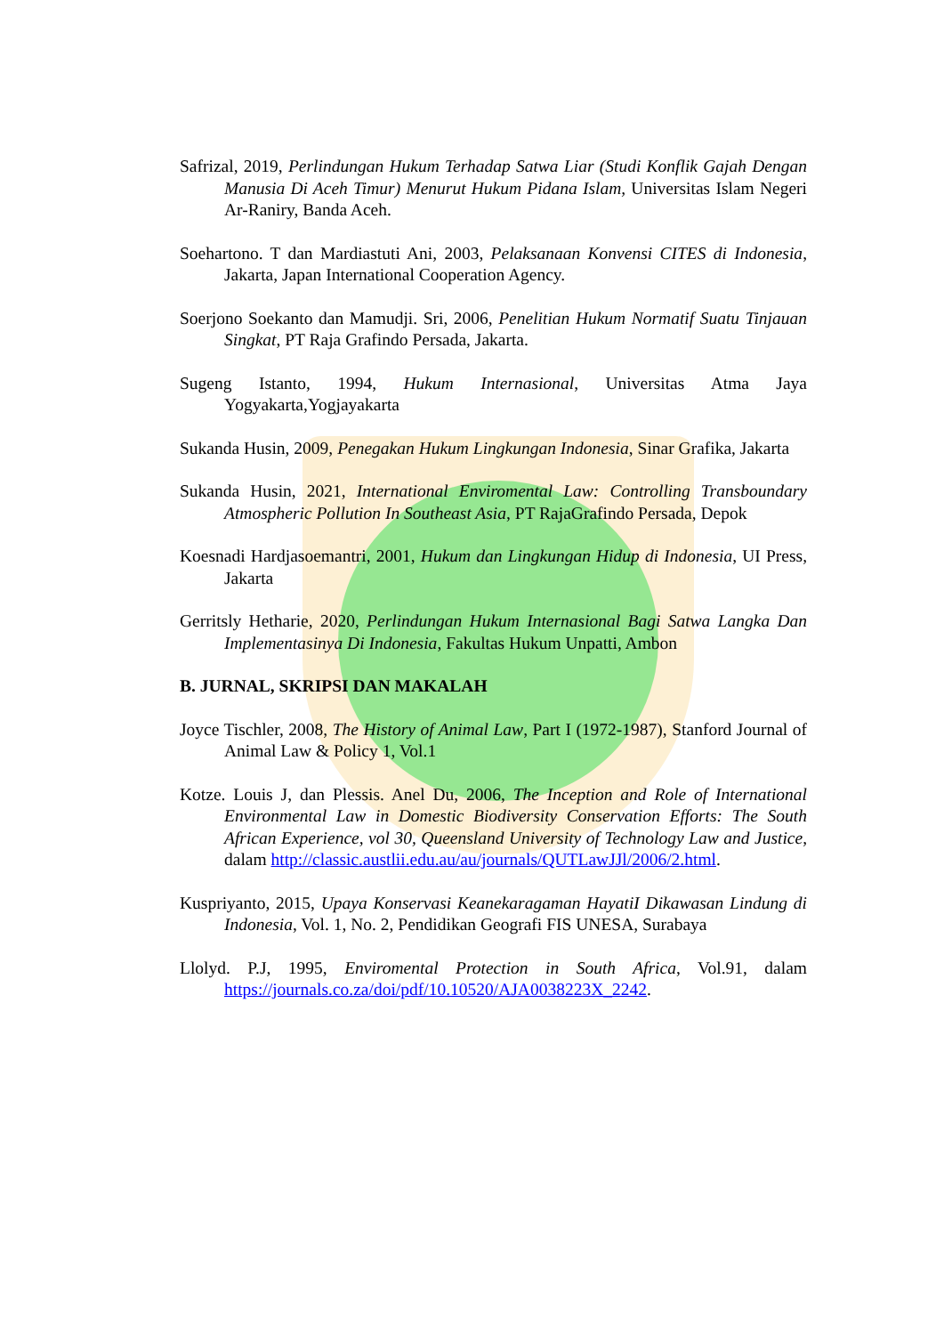Safrizal, 2019, Perlindungan Hukum Terhadap Satwa Liar (Studi Konflik Gajah Dengan Manusia Di Aceh Timur) Menurut Hukum Pidana Islam, Universitas Islam Negeri Ar-Raniry, Banda Aceh.
Soehartono. T dan Mardiastuti Ani, 2003, Pelaksanaan Konvensi CITES di Indonesia, Jakarta, Japan International Cooperation Agency.
Soerjono Soekanto dan Mamudji. Sri, 2006, Penelitian Hukum Normatif Suatu Tinjauan Singkat, PT Raja Grafindo Persada, Jakarta.
Sugeng Istanto, 1994, Hukum Internasional, Universitas Atma Jaya Yogyakarta,Yogjayakarta
Sukanda Husin, 2009, Penegakan Hukum Lingkungan Indonesia, Sinar Grafika, Jakarta
Sukanda Husin, 2021, International Enviromental Law: Controlling Transboundary Atmospheric Pollution In Southeast Asia, PT RajaGrafindo Persada, Depok
Koesnadi Hardjasoemantri, 2001, Hukum dan Lingkungan Hidup di Indonesia, UI Press, Jakarta
Gerritsly Hetharie, 2020, Perlindungan Hukum Internasional Bagi Satwa Langka Dan Implementasinya Di Indonesia, Fakultas Hukum Unpatti, Ambon
B. JURNAL, SKRIPSI DAN MAKALAH
Joyce Tischler, 2008, The History of Animal Law, Part I (1972-1987), Stanford Journal of Animal Law & Policy 1, Vol.1
Kotze. Louis J, dan Plessis. Anel Du, 2006, The Inception and Role of International Environmental Law in Domestic Biodiversity Conservation Efforts: The South African Experience, vol 30, Queensland University of Technology Law and Justice, dalam http://classic.austlii.edu.au/au/journals/QUTLawJJl/2006/2.html.
Kuspriyanto, 2015, Upaya Konservasi Keanekaragaman HayatiI Dikawasan Lindung di Indonesia, Vol. 1, No. 2, Pendidikan Geografi FIS UNESA, Surabaya
Llolyd. P.J, 1995, Enviromental Protection in South Africa, Vol.91, dalam https://journals.co.za/doi/pdf/10.10520/AJA0038223X_2242.